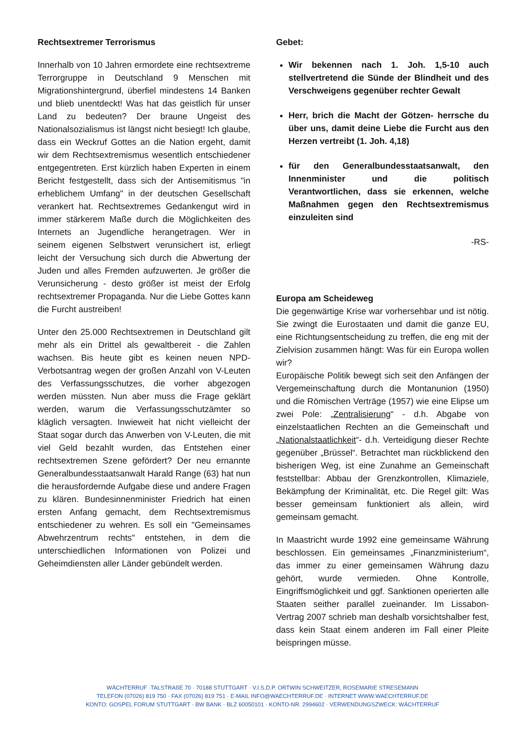Rechtsextremer Terrorismus
Innerhalb von 10 Jahren ermordete eine rechtsextreme Terrorgruppe in Deutschland 9 Menschen mit Migrationshintergrund, überfiel mindestens 14 Banken und blieb unentdeckt! Was hat das geistlich für unser Land zu bedeuten? Der braune Ungeist des Nationalsozialismus ist längst nicht besiegt! Ich glaube, dass ein Weckruf Gottes an die Nation ergeht, damit wir dem Rechtsextremismus wesentlich entschiedener entgegentreten. Erst kürzlich haben Experten in einem Bericht festgestellt, dass sich der Antisemitismus "in erheblichem Umfang" in der deutschen Gesellschaft verankert hat. Rechtsextremes Gedankengut wird in immer stärkerem Maße durch die Möglichkeiten des Internets an Jugendliche herangetragen. Wer in seinem eigenen Selbstwert verunsichert ist, erliegt leicht der Versuchung sich durch die Abwertung der Juden und alles Fremden aufzuwerten. Je größer die Verunsicherung - desto größer ist meist der Erfolg rechtsextremer Propaganda. Nur die Liebe Gottes kann die Furcht austreiben!
Unter den 25.000 Rechtsextremen in Deutschland gilt mehr als ein Drittel als gewaltbereit - die Zahlen wachsen. Bis heute gibt es keinen neuen NPD-Verbotsantrag wegen der großen Anzahl von V-Leuten des Verfassungsschutzes, die vorher abgezogen werden müssten. Nun aber muss die Frage geklärt werden, warum die Verfassungsschutzämter so kläglich versagten. Inwieweit hat nicht vielleicht der Staat sogar durch das Anwerben von V-Leuten, die mit viel Geld bezahlt wurden, das Entstehen einer rechtsextremen Szene gefördert? Der neu ernannte Generalbundesstaatsanwalt Harald Range (63) hat nun die herausfordernde Aufgabe diese und andere Fragen zu klären. Bundesinnenminister Friedrich hat einen ersten Anfang gemacht, dem Rechtsextremismus entschiedener zu wehren. Es soll ein "Gemeinsames Abwehrzentrum rechts" entstehen, in dem die unterschiedlichen Informationen von Polizei und Geheimdiensten aller Länder gebündelt werden.
Gebet:
Wir bekennen nach 1. Joh. 1,5-10 auch stellvertretend die Sünde der Blindheit und des Verschweigens gegenüber rechter Gewalt
Herr, brich die Macht der Götzen- herrsche du über uns, damit deine Liebe die Furcht aus den Herzen vertreibt (1. Joh. 4,18)
für den Generalbundesstaatsanwalt, den Innenminister und die politisch Verantwortlichen, dass sie erkennen, welche Maßnahmen gegen den Rechtsextremismus einzuleiten sind
-RS-
Europa am Scheideweg
Die gegenwärtige Krise war vorhersehbar und ist nötig. Sie zwingt die Eurostaaten und damit die ganze EU, eine Richtungsentscheidung zu treffen, die eng mit der Zielvision zusammen hängt: Was für ein Europa wollen wir?
Europäische Politik bewegt sich seit den Anfängen der Vergemeinschaftung durch die Montanunion (1950) und die Römischen Verträge (1957) wie eine Elipse um zwei Pole: „Zentralisierung“ - d.h. Abgabe von einzelstaatlichen Rechten an die Gemeinschaft und „Nationalstaatlichkeit“- d.h. Verteidigung dieser Rechte gegenüber „Brüssel“. Betrachtet man rückblickend den bisherigen Weg, ist eine Zunahme an Gemeinschaft feststellbar: Abbau der Grenzkontrollen, Klimaziele, Bekämpfung der Kriminalität, etc. Die Regel gilt: Was besser gemeinsam funktioniert als allein, wird gemeinsam gemacht.
In Maastricht wurde 1992 eine gemeinsame Währung beschlossen. Ein gemeinsames „Finanzministerium“, das immer zu einer gemeinsamen Währung dazu gehört, wurde vermieden. Ohne Kontrolle, Eingriffsmöglichkeit und ggf. Sanktionen operierten alle Staaten seither parallel zueinander. Im Lissabon-Vertrag 2007 schrieb man deshalb vorsichtshalber fest, dass kein Staat einem anderen im Fall einer Pleite beispringen müsse.
WÄCHTERRUF ·TALSTRAßE 70 · 70188 STUTTGART · V.I.S.D.P. ORTWIN SCHWEITZER, ROSEMARIE STRESEMANN
TELEFON (07026) 819 750 · FAX (07026) 819 751 · E-MAIL INFO@WAECHTERRUF.DE · INTERNET WWW.WAECHTERRUF.DE
KONTO: GOSPEL FORUM STUTTGART · BW BANK · BLZ 60050101 · KONTO-NR. 2994602 · VERWENDUNGSZWECK: WÄCHTERRUF